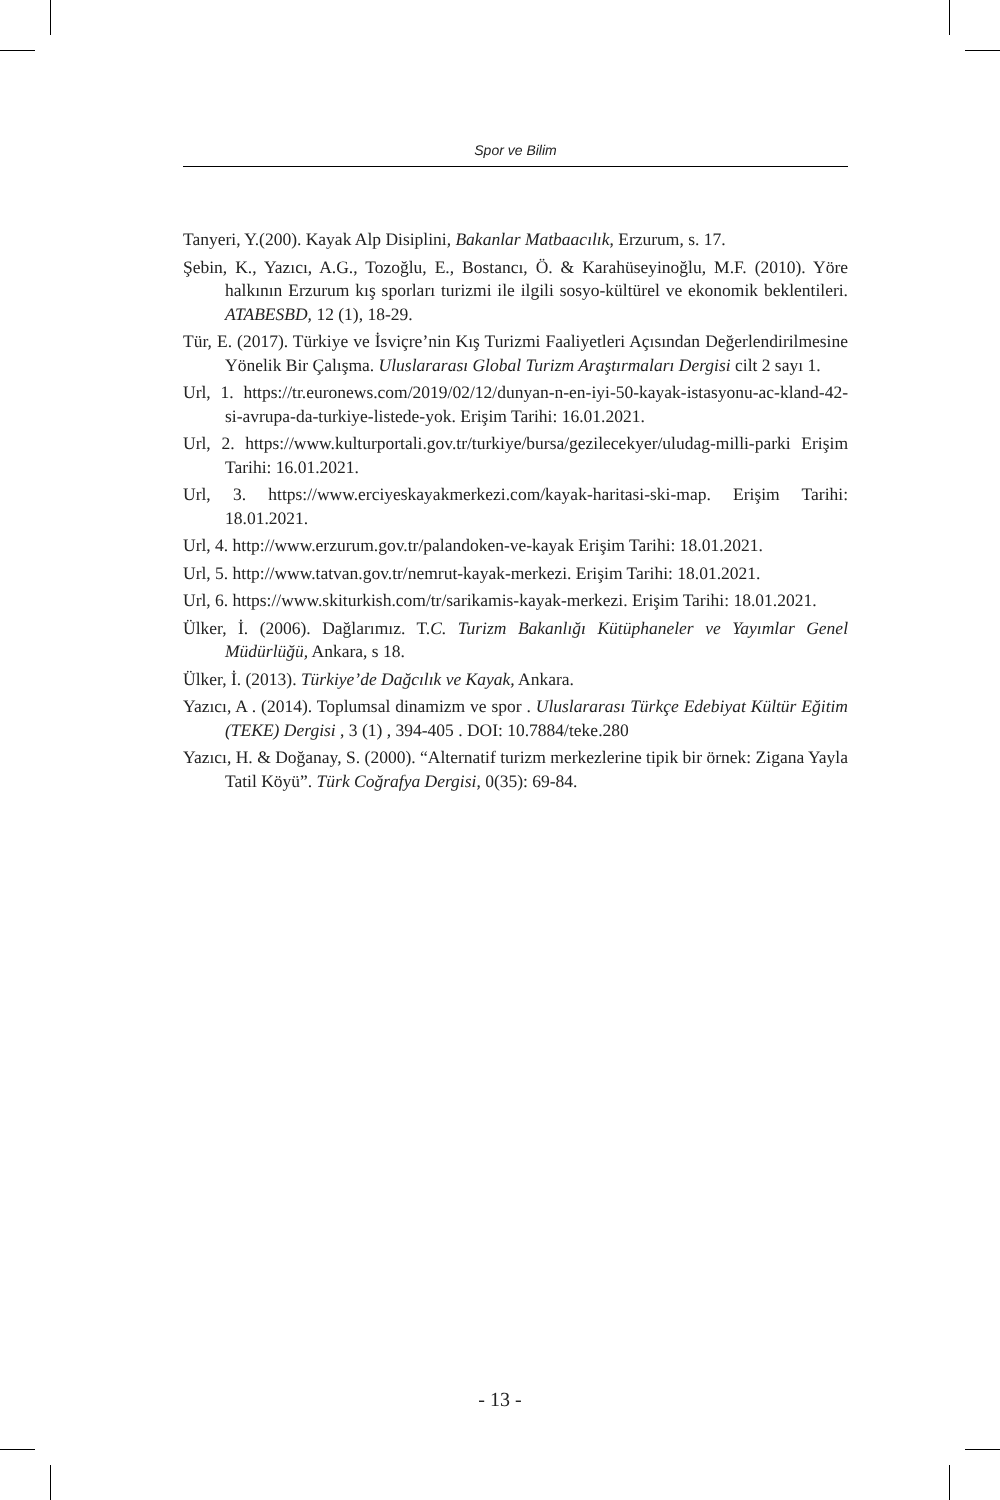Spor ve Bilim
Tanyeri, Y.(200). Kayak Alp Disiplini, Bakanlar Matbaacılık, Erzurum, s. 17.
Şebin, K., Yazıcı, A.G., Tozoğlu, E., Bostancı, Ö. & Karahüseyinoğlu, M.F. (2010). Yöre halkının Erzurum kış sporları turizmi ile ilgili sosyo-kültürel ve ekonomik beklentileri. ATABESBD, 12 (1), 18-29.
Tür, E. (2017). Türkiye ve İsviçre’nin Kış Turizmi Faaliyetleri Açısından Değerlendirilmesine Yönelik Bir Çalışma. Uluslararası Global Turizm Araştırmaları Dergisi cilt 2 sayı 1.
Url, 1. https://tr.euronews.com/2019/02/12/dunyan-n-en-iyi-50-kayak-istasyonu-ac-kland-42-si-avrupa-da-turkiye-listede-yok. Erişim Tarihi: 16.01.2021.
Url, 2. https://www.kulturportali.gov.tr/turkiye/bursa/gezilecekyer/uludag-milli-parki Erişim Tarihi: 16.01.2021.
Url, 3. https://www.erciyeskayakmerkezi.com/kayak-haritasi-ski-map. Erişim Tarihi: 18.01.2021.
Url, 4. http://www.erzurum.gov.tr/palandoken-ve-kayak Erişim Tarihi: 18.01.2021.
Url, 5. http://www.tatvan.gov.tr/nemrut-kayak-merkezi. Erişim Tarihi: 18.01.2021.
Url, 6. https://www.skiturkish.com/tr/sarikamis-kayak-merkezi. Erişim Tarihi: 18.01.2021.
Ülker, İ. (2006). Dağlarımız. T.C. Turizm Bakanlığı Kütüphaneler ve Yayımlar Genel Müdürlüğü, Ankara, s 18.
Ülker, İ. (2013). Türkiye’de Dağcılık ve Kayak, Ankara.
Yazıcı, A . (2014). Toplumsal dinamizm ve spor . Uluslararası Türkçe Edebiyat Kültür Eğitim (TEKE) Dergisi , 3 (1) , 394-405 . DOI: 10.7884/teke.280
Yazıcı, H. & Doğanay, S. (2000). “Alternatif turizm merkezlerine tipik bir örnek: Zigana Yayla Tatil Köyü”. Türk Coğrafya Dergisi, 0(35): 69-84.
- 13 -